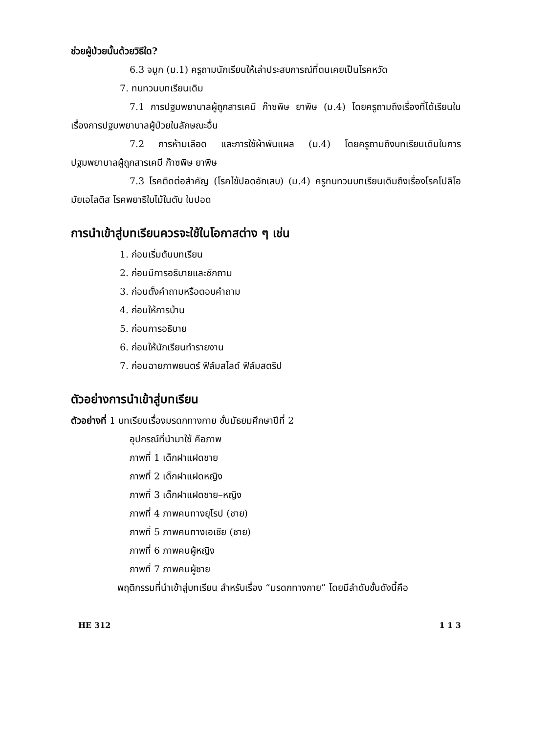ช่วยผู้ป่วยนั้นด้วยวิธีใด?
6.3 จมูก (ม.1) ครูถามนักเรียนให้เล่าประสบการณ์ที่ตนเคยเป็นโรคหวัด
7. ทบทวนบทเรียนเดิม
7.1 การปฐมพยาบาลผู้ถูกสารเคมี ก๊าซพิษ ยาพิษ (ม.4) โดยครูถามถึงเรื่องที่ได้เรียนในเรื่องการปฐมพยาบาลผู้ป่วยในลักษณะอื่น
7.2 การห้ามเลือด และการใช้ผ้าพันแผล (ม.4) โดยครูถามถึงบทเรียนเดิมในการปฐมพยาบาลผู้ถูกสารเคมี ก๊าซพิษ ยาพิษ
7.3 โรคติดต่อสำคัญ (โรคไข้ปอดอักเสบ) (ม.4) ครูทบทวนบทเรียนเดิมถึงเรื่องโรคโปลิโอมัยเอไลติส โรคพยาธิใบไม้ในตับ ในปอด
การนำเข้าสู่บทเรียนควรจะใช้ในโอกาสต่าง ๆ เช่น
1. ก่อนเริ่มต้นบทเรียน
2. ก่อนมีการอธิบายและซักถาม
3. ก่อนตั้งคำถามหรือตอบคำถาม
4. ก่อนให้การบ้าน
5. ก่อนการอธิบาย
6. ก่อนให้นักเรียนทำรายงาน
7. ก่อนฉายภาพยนตร์ ฟิล์มสไลด์ ฟิล์มสตริป
ตัวอย่างการนำเข้าสู่บทเรียน
ตัวอย่างที่ 1 บทเรียนเรื่องมรดกทางกาย ชั้นมัธยมศึกษาปีที่ 2
อุปกรณ์ที่นำมาใช้ คือภาพ
ภาพที่ 1 เด็กฝาแฝดชาย
ภาพที่ 2 เด็กฝาแฝดหญิง
ภาพที่ 3 เด็กฝาแฝดชาย–หญิง
ภาพที่ 4 ภาพคนทางยุโรป (ชาย)
ภาพที่ 5 ภาพคนทางเอเชีย (ชาย)
ภาพที่ 6 ภาพคนผู้หญิง
ภาพที่ 7 ภาพคนผู้ชาย
พฤติกรรมที่นำเข้าสู่บทเรียน สำหรับเรื่อง “มรดกทางกาย” โดยมีลำดับขั้นดังนี้คือ
HE 312 1 1 3